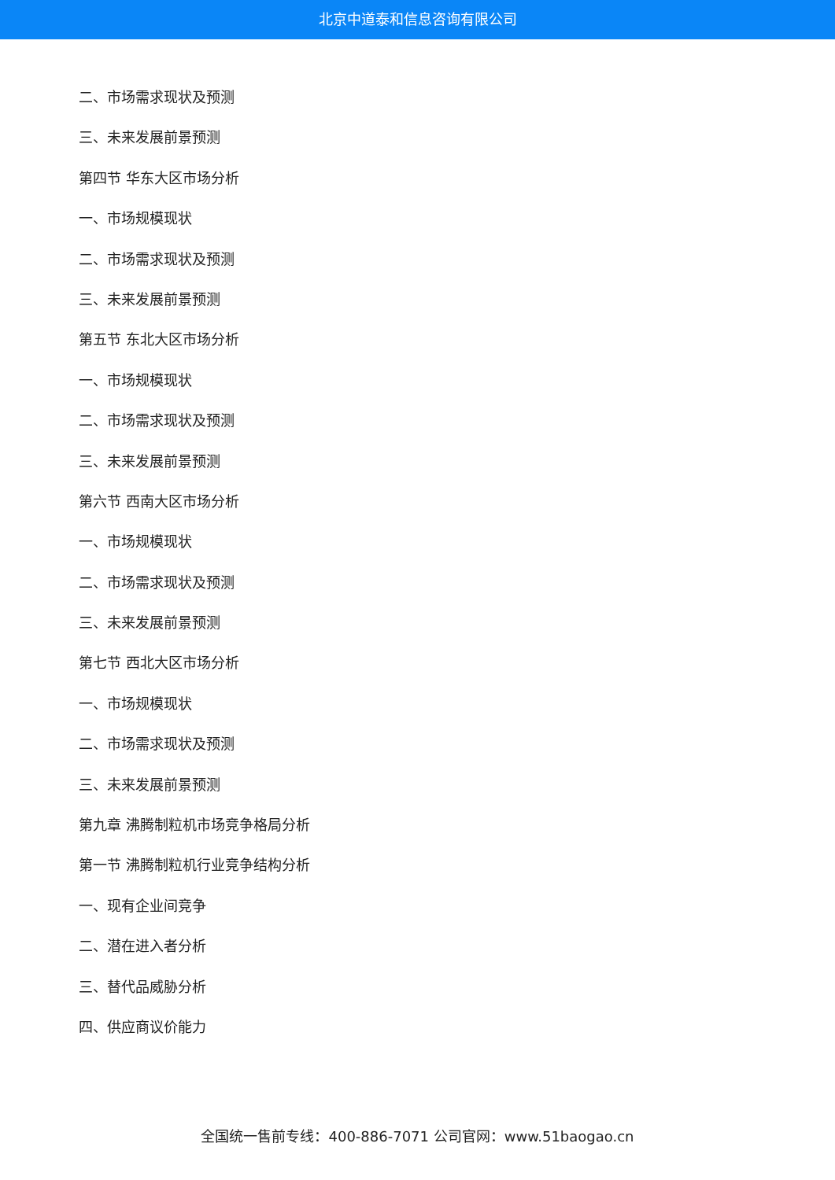北京中道泰和信息咨询有限公司
二、市场需求现状及预测
三、未来发展前景预测
第四节 华东大区市场分析
一、市场规模现状
二、市场需求现状及预测
三、未来发展前景预测
第五节 东北大区市场分析
一、市场规模现状
二、市场需求现状及预测
三、未来发展前景预测
第六节 西南大区市场分析
一、市场规模现状
二、市场需求现状及预测
三、未来发展前景预测
第七节 西北大区市场分析
一、市场规模现状
二、市场需求现状及预测
三、未来发展前景预测
第九章 沸腾制粒机市场竞争格局分析
第一节 沸腾制粒机行业竞争结构分析
一、现有企业间竞争
二、潜在进入者分析
三、替代品威胁分析
四、供应商议价能力
全国统一售前专线：400-886-7071 公司官网：www.51baogao.cn